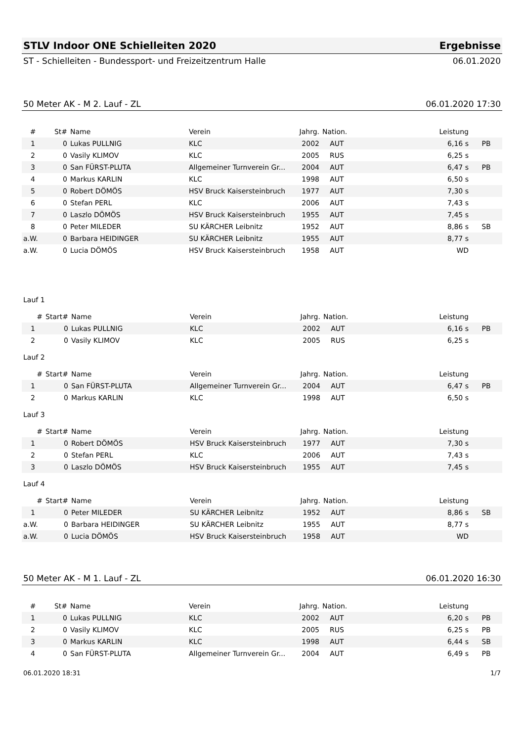STLV Indoor ONE Schielleiten 2020 Ergebnisse
ST - Schielleiten - Bundessport- und Freizeitzentrum Halle 06.01.2020
50 Meter AK - M 2. Lauf - ZL 06.01.2020 17:30
| # | St# | Name | Verein | Jahrg. | Nation. | Leistung | |
| --- | --- | --- | --- | --- | --- | --- | --- |
| 1 | 0 | Lukas PULLNIG | KLC | 2002 | AUT | 6,16 s | PB |
| 2 | 0 | Vasily KLIMOV | KLC | 2005 | RUS | 6,25 s | |
| 3 | 0 | San FÜRST-PLUTA | Allgemeiner Turnverein Gr... | 2004 | AUT | 6,47 s | PB |
| 4 | 0 | Markus KARLIN | KLC | 1998 | AUT | 6,50 s | |
| 5 | 0 | Robert DÖMÖS | HSV Bruck Kaisersteinbruch | 1977 | AUT | 7,30 s | |
| 6 | 0 | Stefan PERL | KLC | 2006 | AUT | 7,43 s | |
| 7 | 0 | Laszlo DÖMÖS | HSV Bruck Kaisersteinbruch | 1955 | AUT | 7,45 s | |
| 8 | 0 | Peter MILEDER | SU KÄRCHER Leibnitz | 1952 | AUT | 8,86 s | SB |
| a.W. | 0 | Barbara HEIDINGER | SU KÄRCHER Leibnitz | 1955 | AUT | 8,77 s | |
| a.W. | 0 | Lucia DÖMÖS | HSV Bruck Kaisersteinbruch | 1958 | AUT | WD | |
Lauf 1
| # | Start# | Name | Verein | Jahrg. | Nation. | Leistung | |
| --- | --- | --- | --- | --- | --- | --- | --- |
| 1 | 0 | Lukas PULLNIG | KLC | 2002 | AUT | 6,16 s | PB |
| 2 | 0 | Vasily KLIMOV | KLC | 2005 | RUS | 6,25 s | |
Lauf 2
| # | Start# | Name | Verein | Jahrg. | Nation. | Leistung | |
| --- | --- | --- | --- | --- | --- | --- | --- |
| 1 | 0 | San FÜRST-PLUTA | Allgemeiner Turnverein Gr... | 2004 | AUT | 6,47 s | PB |
| 2 | 0 | Markus KARLIN | KLC | 1998 | AUT | 6,50 s | |
Lauf 3
| # | Start# | Name | Verein | Jahrg. | Nation. | Leistung | |
| --- | --- | --- | --- | --- | --- | --- | --- |
| 1 | 0 | Robert DÖMÖS | HSV Bruck Kaisersteinbruch | 1977 | AUT | 7,30 s | |
| 2 | 0 | Stefan PERL | KLC | 2006 | AUT | 7,43 s | |
| 3 | 0 | Laszlo DÖMÖS | HSV Bruck Kaisersteinbruch | 1955 | AUT | 7,45 s | |
Lauf 4
| # | Start# | Name | Verein | Jahrg. | Nation. | Leistung | |
| --- | --- | --- | --- | --- | --- | --- | --- |
| 1 | 0 | Peter MILEDER | SU KÄRCHER Leibnitz | 1952 | AUT | 8,86 s | SB |
| a.W. | 0 | Barbara HEIDINGER | SU KÄRCHER Leibnitz | 1955 | AUT | 8,77 s | |
| a.W. | 0 | Lucia DÖMÖS | HSV Bruck Kaisersteinbruch | 1958 | AUT | WD | |
50 Meter AK - M 1. Lauf - ZL 06.01.2020 16:30
| # | St# | Name | Verein | Jahrg. | Nation. | Leistung | |
| --- | --- | --- | --- | --- | --- | --- | --- |
| 1 | 0 | Lukas PULLNIG | KLC | 2002 | AUT | 6,20 s | PB |
| 2 | 0 | Vasily KLIMOV | KLC | 2005 | RUS | 6,25 s | PB |
| 3 | 0 | Markus KARLIN | KLC | 1998 | AUT | 6,44 s | SB |
| 4 | 0 | San FÜRST-PLUTA | Allgemeiner Turnverein Gr... | 2004 | AUT | 6,49 s | PB |
06.01.2020 18:31 1/7